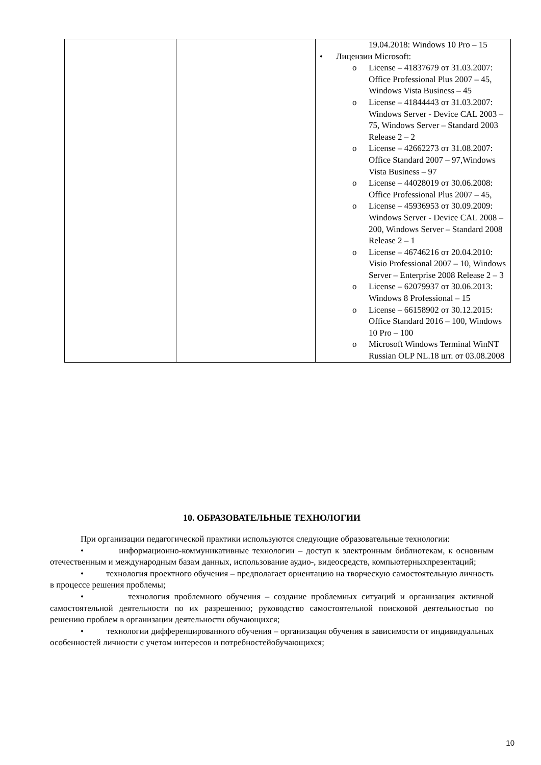| | | 19.04.2018: Windows 10 Pro – 15 • Лицензии Microsoft: o License – 41837679 от 31.03.2007: Office Professional Plus 2007 – 45, Windows Vista Business – 45 o License – 41844443 от 31.03.2007: Windows Server - Device CAL 2003 – 75, Windows Server – Standard 2003 Release 2 – 2 o License – 42662273 от 31.08.2007: Office Standard 2007 – 97,Windows Vista Business – 97 o License – 44028019 от 30.06.2008: Office Professional Plus 2007 – 45, o License – 45936953 от 30.09.2009: Windows Server - Device CAL 2008 – 200, Windows Server – Standard 2008 Release 2 – 1 o License – 46746216 от 20.04.2010: Visio Professional 2007 – 10, Windows Server – Enterprise 2008 Release 2 – 3 o License – 62079937 от 30.06.2013: Windows 8 Professional – 15 o License – 66158902 от 30.12.2015: Office Standard 2016 – 100, Windows 10 Pro – 100 o Microsoft Windows Terminal WinNT Russian OLP NL.18 шт. от 03.08.2008 |
10. ОБРАЗОВАТЕЛЬНЫЕ ТЕХНОЛОГИИ
При организации педагогической практики используются следующие образовательные технологии:
• информационно-коммуникативные технологии – доступ к электронным библиотекам, к основным отечественным и международным базам данных, использование аудио-, видеосредств, компьютерныхпрезентаций;
• технология проектного обучения – предполагает ориентацию на творческую самостоятельную личность в процессе решения проблемы;
• технология проблемного обучения – создание проблемных ситуаций и организация активной самостоятельной деятельности по их разрешению; руководство самостоятельной поисковой деятельностью по решению проблем в организации деятельности обучающихся;
• технологии дифференцированного обучения – организация обучения в зависимости от индивидуальных особенностей личности с учетом интересов и потребностейобучающихся;
10